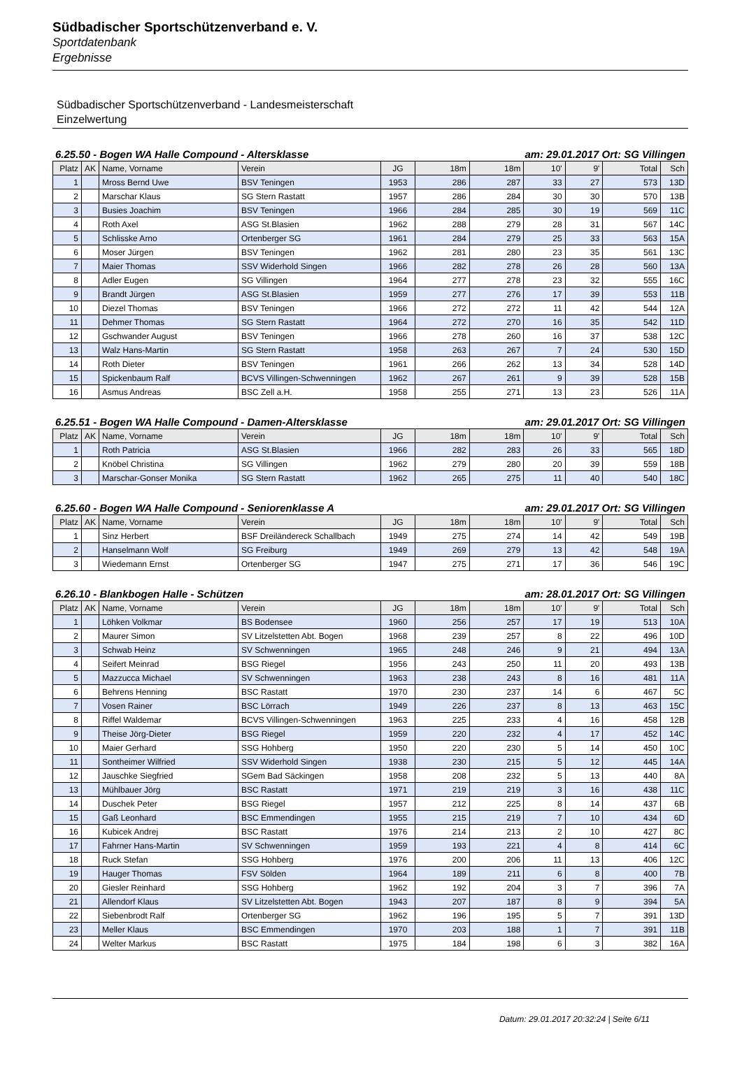Südbadischer Sportschützenverband e. V.
Sportdatenbank
Ergebnisse
Südbadischer Sportschützenverband - Landesmeisterschaft
Einzelwertung
6.25.50 - Bogen WA Halle Compound - Altersklasse am: 29.01.2017 Ort: SG Villingen
| Platz | AK | Name, Vorname | Verein | JG | 18m | 18m | 10' | 9' | Total | Sch |
| --- | --- | --- | --- | --- | --- | --- | --- | --- | --- | --- |
| 1 | | Mross Bernd Uwe | BSV Teningen | 1953 | 286 | 287 | 33 | 27 | 573 | 13D |
| 2 | | Marschar Klaus | SG Stern Rastatt | 1957 | 286 | 284 | 30 | 30 | 570 | 13B |
| 3 | | Busies Joachim | BSV Teningen | 1966 | 284 | 285 | 30 | 19 | 569 | 11C |
| 4 | | Roth Axel | ASG St.Blasien | 1962 | 288 | 279 | 28 | 31 | 567 | 14C |
| 5 | | Schlisske Arno | Ortenberger SG | 1961 | 284 | 279 | 25 | 33 | 563 | 15A |
| 6 | | Moser Jürgen | BSV Teningen | 1962 | 281 | 280 | 23 | 35 | 561 | 13C |
| 7 | | Maier Thomas | SSV Widerhold Singen | 1966 | 282 | 278 | 26 | 28 | 560 | 13A |
| 8 | | Adler Eugen | SG Villingen | 1964 | 277 | 278 | 23 | 32 | 555 | 16C |
| 9 | | Brandt Jürgen | ASG St.Blasien | 1959 | 277 | 276 | 17 | 39 | 553 | 11B |
| 10 | | Diezel Thomas | BSV Teningen | 1966 | 272 | 272 | 11 | 42 | 544 | 12A |
| 11 | | Dehmer Thomas | SG Stern Rastatt | 1964 | 272 | 270 | 16 | 35 | 542 | 11D |
| 12 | | Gschwander August | BSV Teningen | 1966 | 278 | 260 | 16 | 37 | 538 | 12C |
| 13 | | Walz Hans-Martin | SG Stern Rastatt | 1958 | 263 | 267 | 7 | 24 | 530 | 15D |
| 14 | | Roth Dieter | BSV Teningen | 1961 | 266 | 262 | 13 | 34 | 528 | 14D |
| 15 | | Spickenbaum Ralf | BCVS Villingen-Schwenningen | 1962 | 267 | 261 | 9 | 39 | 528 | 15B |
| 16 | | Asmus Andreas | BSC Zell a.H. | 1958 | 255 | 271 | 13 | 23 | 526 | 11A |
6.25.51 - Bogen WA Halle Compound - Damen-Altersklasse am: 29.01.2017 Ort: SG Villingen
| Platz | AK | Name, Vorname | Verein | JG | 18m | 18m | 10' | 9' | Total | Sch |
| --- | --- | --- | --- | --- | --- | --- | --- | --- | --- | --- |
| 1 | | Roth Patricia | ASG St.Blasien | 1966 | 282 | 283 | 26 | 33 | 565 | 18D |
| 2 | | Knöbel Christina | SG Villingen | 1962 | 279 | 280 | 20 | 39 | 559 | 18B |
| 3 | | Marschar-Gonser Monika | SG Stern Rastatt | 1962 | 265 | 275 | 11 | 40 | 540 | 18C |
6.25.60 - Bogen WA Halle Compound - Seniorenklasse A am: 29.01.2017 Ort: SG Villingen
| Platz | AK | Name, Vorname | Verein | JG | 18m | 18m | 10' | 9' | Total | Sch |
| --- | --- | --- | --- | --- | --- | --- | --- | --- | --- | --- |
| 1 | | Sinz Herbert | BSF Dreiländereck Schallbach | 1949 | 275 | 274 | 14 | 42 | 549 | 19B |
| 2 | | Hanselmann Wolf | SG Freiburg | 1949 | 269 | 279 | 13 | 42 | 548 | 19A |
| 3 | | Wiedemann Ernst | Ortenberger SG | 1947 | 275 | 271 | 17 | 36 | 546 | 19C |
6.26.10 - Blankbogen Halle - Schützen am: 28.01.2017 Ort: SG Villingen
| Platz | AK | Name, Vorname | Verein | JG | 18m | 18m | 10' | 9' | Total | Sch |
| --- | --- | --- | --- | --- | --- | --- | --- | --- | --- | --- |
| 1 | | Löhken Volkmar | BS Bodensee | 1960 | 256 | 257 | 17 | 19 | 513 | 10A |
| 2 | | Maurer Simon | SV Litzelstetten Abt. Bogen | 1968 | 239 | 257 | 8 | 22 | 496 | 10D |
| 3 | | Schwab Heinz | SV Schwenningen | 1965 | 248 | 246 | 9 | 21 | 494 | 13A |
| 4 | | Seifert Meinrad | BSG Riegel | 1956 | 243 | 250 | 11 | 20 | 493 | 13B |
| 5 | | Mazzucca Michael | SV Schwenningen | 1963 | 238 | 243 | 8 | 16 | 481 | 11A |
| 6 | | Behrens Henning | BSC Rastatt | 1970 | 230 | 237 | 14 | 6 | 467 | 5C |
| 7 | | Vosen Rainer | BSC Lörrach | 1949 | 226 | 237 | 8 | 13 | 463 | 15C |
| 8 | | Riffel Waldemar | BCVS Villingen-Schwenningen | 1963 | 225 | 233 | 4 | 16 | 458 | 12B |
| 9 | | Theise Jörg-Dieter | BSG Riegel | 1959 | 220 | 232 | 4 | 17 | 452 | 14C |
| 10 | | Maier Gerhard | SSG Hohberg | 1950 | 220 | 230 | 5 | 14 | 450 | 10C |
| 11 | | Sontheimer Wilfried | SSV Widerhold Singen | 1938 | 230 | 215 | 5 | 12 | 445 | 14A |
| 12 | | Jauschke Siegfried | SGem Bad Säckingen | 1958 | 208 | 232 | 5 | 13 | 440 | 8A |
| 13 | | Mühlbauer Jörg | BSC Rastatt | 1971 | 219 | 219 | 3 | 16 | 438 | 11C |
| 14 | | Duschek Peter | BSG Riegel | 1957 | 212 | 225 | 8 | 14 | 437 | 6B |
| 15 | | Gaß Leonhard | BSC Emmendingen | 1955 | 215 | 219 | 7 | 10 | 434 | 6D |
| 16 | | Kubicek Andrej | BSC Rastatt | 1976 | 214 | 213 | 2 | 10 | 427 | 8C |
| 17 | | Fahrner Hans-Martin | SV Schwenningen | 1959 | 193 | 221 | 4 | 8 | 414 | 6C |
| 18 | | Ruck Stefan | SSG Hohberg | 1976 | 200 | 206 | 11 | 13 | 406 | 12C |
| 19 | | Hauger Thomas | FSV Sölden | 1964 | 189 | 211 | 6 | 8 | 400 | 7B |
| 20 | | Giesler Reinhard | SSG Hohberg | 1962 | 192 | 204 | 3 | 7 | 396 | 7A |
| 21 | | Allendorf Klaus | SV Litzelstetten Abt. Bogen | 1943 | 207 | 187 | 8 | 9 | 394 | 5A |
| 22 | | Siebenbrodt Ralf | Ortenberger SG | 1962 | 196 | 195 | 5 | 7 | 391 | 13D |
| 23 | | Meller Klaus | BSC Emmendingen | 1970 | 203 | 188 | 1 | 7 | 391 | 11B |
| 24 | | Welter Markus | BSC Rastatt | 1975 | 184 | 198 | 6 | 3 | 382 | 16A |
Datum: 29.01.2017 20:32:24 | Seite 6/11